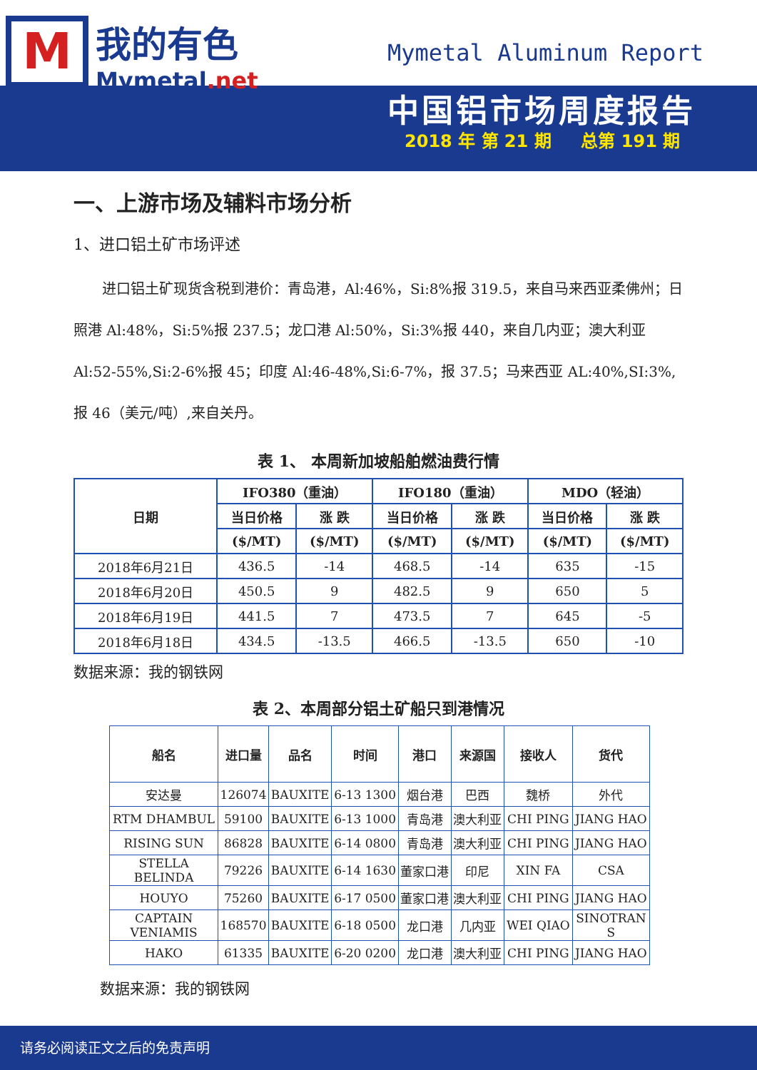M我的有色
Mymetal.net
Mymetal Aluminum Report
中国铝市场周度报告
2018 年 第 21 期 总第 191 期
一、上游市场及辅料市场分析
1、进口铝土矿市场评述
进口铝土矿现货含税到港价：青岛港，Al:46%，Si:8%报 319.5，来自马来西亚柔佛州；日照港 Al:48%，Si:5%报 237.5；龙口港 Al:50%，Si:3%报 440，来自几内亚；澳大利亚 Al:52-55%,Si:2-6%报 45；印度 Al:46-48%,Si:6-7%，报 37.5；马来西亚 AL:40%,SI:3%,报 46（美元/吨）,来自关丹。
表 1、 本周新加坡船舶燃油费行情
| 日期 | IFO380（重油） | | IFO180（重油） | | MDO（轻油） | |
| --- | --- | --- | --- | --- | --- | --- |
| | 当日价格 | 涨 跌 | 当日价格 | 涨 跌 | 当日价格 | 涨 跌 |
| | ($/MT) | ($/MT) | ($/MT) | ($/MT) | ($/MT) | ($/MT) |
| 2018年6月21日 | 436.5 | -14 | 468.5 | -14 | 635 | -15 |
| 2018年6月20日 | 450.5 | 9 | 482.5 | 9 | 650 | 5 |
| 2018年6月19日 | 441.5 | 7 | 473.5 | 7 | 645 | -5 |
| 2018年6月18日 | 434.5 | -13.5 | 466.5 | -13.5 | 650 | -10 |
数据来源：我的钢铁网
表 2、本周部分铝土矿船只到港情况
| 船名 | 进口量 | 品名 | 时间 | 港口 | 来源国 | 接收人 | 货代 |
| --- | --- | --- | --- | --- | --- | --- | --- |
| 安达曼 | 126074 | BAUXITE | 6-13 1300 | 烟台港 | 巴西 | 魏桥 | 外代 |
| RTM DHAMBUL | 59100 | BAUXITE | 6-13 1000 | 青岛港 | 澳大利亚 | CHI PING | JIANG HAO |
| RISING SUN | 86828 | BAUXITE | 6-14 0800 | 青岛港 | 澳大利亚 | CHI PING | JIANG HAO |
| STELLA BELINDA | 79226 | BAUXITE | 6-14 1630 | 董家口港 | 印尼 | XIN FA | CSA |
| HOUYO | 75260 | BAUXITE | 6-17 0500 | 董家口港 | 澳大利亚 | CHI PING | JIANG HAO |
| CAPTAIN VENIAMIS | 168570 | BAUXITE | 6-18 0500 | 龙口港 | 几内亚 | WEI QIAO | SINOTRAN S |
| HAKO | 61335 | BAUXITE | 6-20 0200 | 龙口港 | 澳大利亚 | CHI PING | JIANG HAO |
数据来源：我的钢铁网
请务必阅读正文之后的免责声明